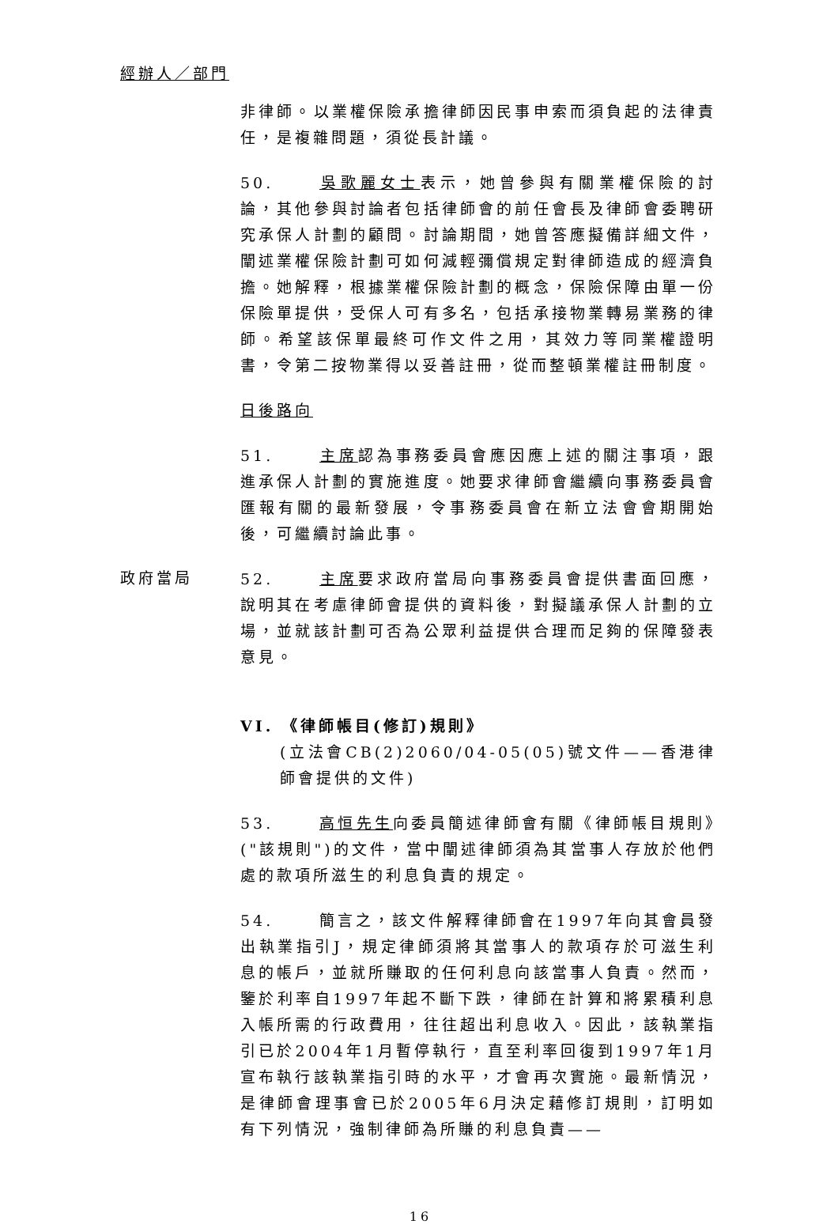經辦人／部門
非律師。以業權保險承擔律師因民事申索而須負起的法律責任，是複雜問題，須從長計議。
50. 吳歌麗女士表示，她曾參與有關業權保險的討論，其他參與討論者包括律師會的前任會長及律師會委聘研究承保人計劃的顧問。討論期間，她曾答應擬備詳細文件，闡述業權保險計劃可如何減輕彌償規定對律師造成的經濟負擔。她解釋，根據業權保險計劃的概念，保險保障由單一份保險單提供，受保人可有多名，包括承接物業轉易業務的律師。希望該保單最終可作文件之用，其效力等同業權證明書，令第二按物業得以妥善註冊，從而整頓業權註冊制度。
日後路向
51. 主席認為事務委員會應因應上述的關注事項，跟進承保人計劃的實施進度。她要求律師會繼續向事務委員會匯報有關的最新發展，令事務委員會在新立法會會期開始後，可繼續討論此事。
政府當局
52. 主席要求政府當局向事務委員會提供書面回應，說明其在考慮律師會提供的資料後，對擬議承保人計劃的立場，並就該計劃可否為公眾利益提供合理而足夠的保障發表意見。
VI. 《律師帳目(修訂)規則》
(立法會CB(2)2060/04-05(05)號文件——香港律師會提供的文件)
53. 高恒先生向委員簡述律師會有關《律師帳目規則》("該規則")的文件，當中闡述律師須為其當事人存放於他們處的款項所滋生的利息負責的規定。
54. 簡言之，該文件解釋律師會在1997年向其會員發出執業指引J，規定律師須將其當事人的款項存於可滋生利息的帳戶，並就所賺取的任何利息向該當事人負責。然而，鑒於利率自1997年起不斷下跌，律師在計算和將累積利息入帳所需的行政費用，往往超出利息收入。因此，該執業指引已於2004年1月暫停執行，直至利率回復到1997年1月宣布執行該執業指引時的水平，才會再次實施。最新情況，是律師會理事會已於2005年6月決定藉修訂規則，訂明如有下列情況，強制律師為所賺的利息負責——
16